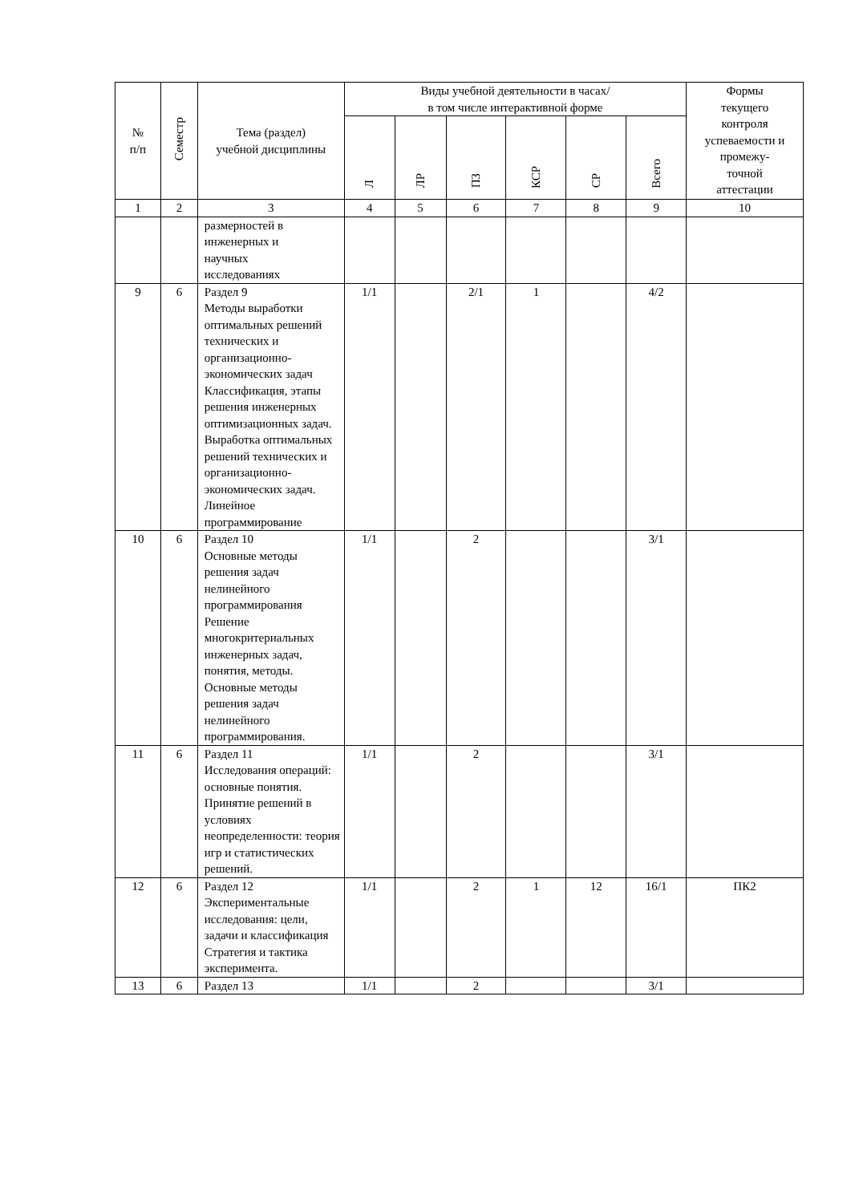| № п/п | Семестр | Тема (раздел) учебной дисциплины | Виды учебной деятельности в часах/ в том числе интерактивной форме | | | | | | Формы текущего контроля успеваемости и промежу- точной аттестации |
| --- | --- | --- | --- | --- | --- | --- | --- | --- | --- |
| | | | Л | ЛР | ПЗ | КСР | СР | Всего | |
| 1 | 2 | 3 | 4 | 5 | 6 | 7 | 8 | 9 | 10 |
| | | размерностей в инженерных и научных исследованиях | | | | | | | |
| 9 | 6 | Раздел 9 Методы выработки оптимальных решений технических и организационно-экономических задач Классификация, этапы решения инженерных оптимизационных задач. Выработка оптимальных решений технических и организационно-экономических задач. Линейное программирование | 1/1 | | 2/1 | 1 | | 4/2 | |
| 10 | 6 | Раздел 10 Основные методы решения задач нелинейного программирования Решение многокритериальных инженерных задач, понятия, методы. Основные методы решения задач нелинейного программирования. | 1/1 | | 2 | | | 3/1 | |
| 11 | 6 | Раздел 11 Исследования операций: основные понятия. Принятие решений в условиях неопределенности: теория игр и статистических решений. | 1/1 | | 2 | | | 3/1 | |
| 12 | 6 | Раздел 12 Экспериментальные исследования: цели, задачи и классификация Стратегия и тактика эксперимента. | 1/1 | | 2 | 1 | 12 | 16/1 | ПК2 |
| 13 | 6 | Раздел 13 | 1/1 | | 2 | | | 3/1 | |